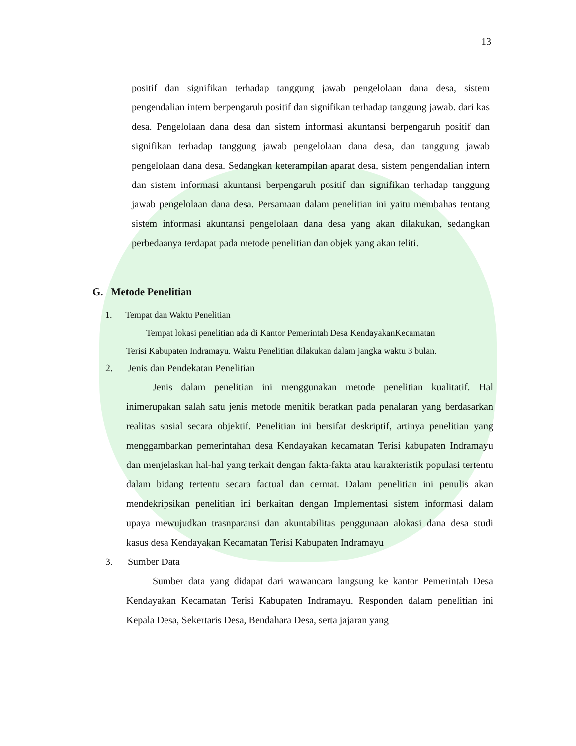13
positif dan signifikan terhadap tanggung jawab pengelolaan dana desa, sistem pengendalian intern berpengaruh positif dan signifikan terhadap tanggung jawab. dari kas desa. Pengelolaan dana desa dan sistem informasi akuntansi berpengaruh positif dan signifikan terhadap tanggung jawab pengelolaan dana desa, dan tanggung jawab pengelolaan dana desa. Sedangkan keterampilan aparat desa, sistem pengendalian intern dan sistem informasi akuntansi berpengaruh positif dan signifikan terhadap tanggung jawab pengelolaan dana desa. Persamaan dalam penelitian ini yaitu membahas tentang sistem informasi akuntansi pengelolaan dana desa yang akan dilakukan, sedangkan perbedaanya terdapat pada metode penelitian dan objek yang akan teliti.
G. Metode Penelitian
1. Tempat dan Waktu Penelitian
Tempat lokasi penelitian ada di Kantor Pemerintah Desa KendayakanKecamatan
Terisi Kabupaten Indramayu. Waktu Penelitian dilakukan dalam jangka waktu 3 bulan.
2. Jenis dan Pendekatan Penelitian
Jenis dalam penelitian ini menggunakan metode penelitian kualitatif. Hal inimerupakan salah satu jenis metode menitik beratkan pada penalaran yang berdasarkan realitas sosial secara objektif. Penelitian ini bersifat deskriptif, artinya penelitian yang menggambarkan pemerintahan desa Kendayakan kecamatan Terisi kabupaten Indramayu dan menjelaskan hal-hal yang terkait dengan fakta-fakta atau karakteristik populasi tertentu dalam bidang tertentu secara factual dan cermat. Dalam penelitian ini penulis akan mendekripsikan penelitian ini berkaitan dengan Implementasi sistem informasi dalam upaya mewujudkan trasnparansi dan akuntabilitas penggunaan alokasi dana desa studi kasus desa Kendayakan Kecamatan Terisi Kabupaten Indramayu
3. Sumber Data
Sumber data yang didapat dari wawancara langsung ke kantor Pemerintah Desa Kendayakan Kecamatan Terisi Kabupaten Indramayu. Responden dalam penelitian ini Kepala Desa, Sekertaris Desa, Bendahara Desa, serta jajaran yang